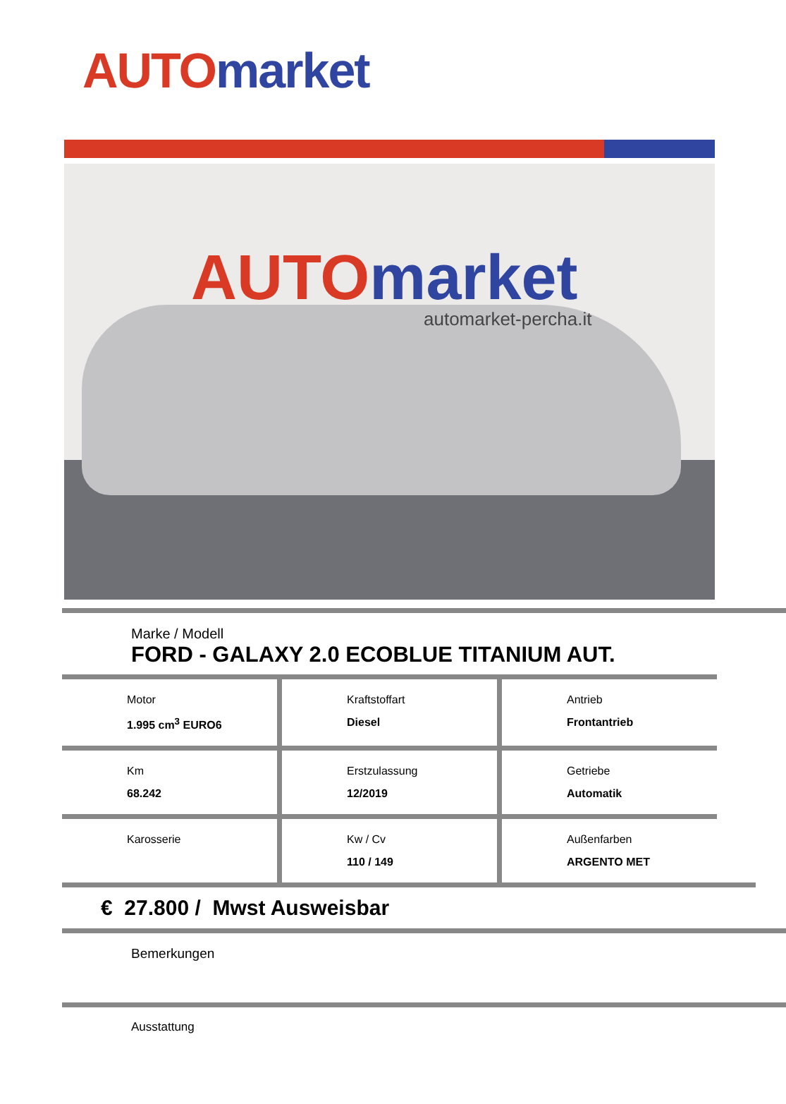AUTO market
AUTO market
automarket-percha.it
Marke / Modell
FORD - GALAXY 2.0 ECOBLUE TITANIUM AUT.
Motor
1.995 cm<sup>3</sup> EURO6
Kraftstoffart
Diesel
Antrieb
Frontantrieb
Km
68.242
Erstzulassung
12/2019
Getriebe
Automatik
Karosserie Kw / Cv
110 / 149
Außenfarben
ARGENTO MET
€ 27.800 / Mwst Ausweisbar
Bemerkungen
Ausstattung